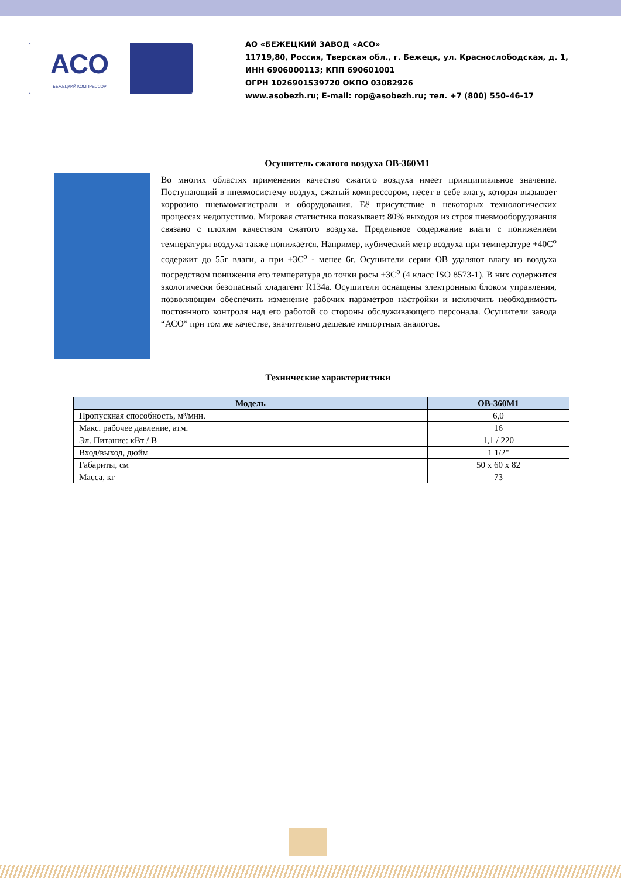АСО
БЕЖЕЦКИЙ КОМПРЕССОР
АО «БЕЖЕЦКИЙ ЗАВОД «АСО»
11719,80, Россия, Тверская обл., г. Бежецк, ул. Краснослободская, д. 1,
ИНН 6906000113; КПП 690601001
ОГРН 1026901539720 ОКПО 03082926
www.asobezh.ru; E-mail: rop@asobezh.ru; тел. +7 (800) 550–46-17
Осушитель сжатого воздуха ОВ-360М1
Во многих областях применения качество сжатого воздуха имеет принципиальное значение. Поступающий в пневмосистему воздух, сжатый компрессором, несет в себе влагу, которая вызывает коррозию пневмомагистрали и оборудования. Её присутствие в некоторых технологических процессах недопустимо. Мировая статистика показывает: 80% выходов из строя пневмооборудования связано с плохим качеством сжатого воздуха. Предельное содержание влаги с понижением температуры воздуха также понижается. Например, кубический метр воздуха при температуре +40С<sup>о</sup> содержит до 55г влаги, а при +3С<sup>о</sup> - менее 6г. Осушители серии ОВ удаляют влагу из воздуха посредством понижения его температура до точки росы +3С<sup>о</sup> (4 класс ISO 8573-1). В них содержится экологически безопасный хладагент R134a. Осушители оснащены электронным блоком управления, позволяющим обеспечить изменение рабочих параметров настройки и исключить необходимость постоянного контроля над его работой со стороны обслуживающего персонала. Осушители завода “АСО” при том же качестве, значительно дешевле импортных аналогов.
Технические характеристики
| Модель | ОВ-360М1 |
| --- | --- |
| Пропускная способность, м³/мин. | 6,0 |
| Макс. рабочее давление, атм. | 16 |
| Эл. Питание: кВт / В | 1,1 / 220 |
| Вход/выход, дюйм | 1 1/2" |
| Габариты, см | 50 х 60 х 82 |
| Масса, кг | 73 |